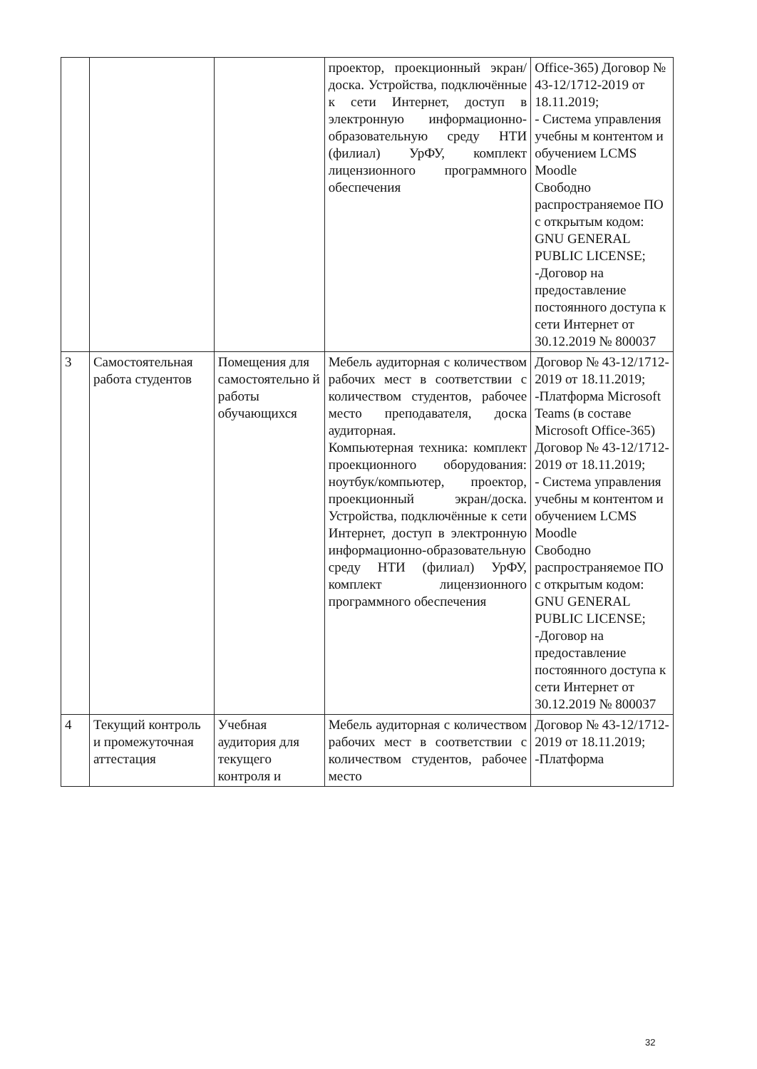| | | | проектор, проекционный экран/доска. Устройства, подключённые к сети Интернет, доступ в электронную информационно-образовательную среду НТИ (филиал) УрФУ, комплект лицензионного программного обеспечения | Office-365) Договор № 43-12/1712-2019 от 18.11.2019; - Система управления учебны м контентом и обучением LCMS Moodle Свободно распространяемое ПО с открытым кодом: GNU GENERAL PUBLIC LICENSE; -Договор на предоставление постоянного доступа к сети Интернет от 30.12.2019 № 800037 |
| 3 | Самостоятельная работа студентов | Помещения для самостоятельно й работы обучающихся | Мебель аудиторная с количеством рабочих мест в соответствии с количеством студентов, рабочее место преподавателя, доска аудиторная. Компьютерная техника: комплект проекционного оборудования: ноутбук/компьютер, проектор, проекционный экран/доска. Устройства, подключённые к сети Интернет, доступ в электронную информационно-образовательную среду НТИ (филиал) УрФУ, комплект лицензионного программного обеспечения | Договор № 43-12/1712-2019 от 18.11.2019; -Платформа Microsoft Teams (в составе Microsoft Office-365) Договор № 43-12/1712-2019 от 18.11.2019; - Система управления учебны м контентом и обучением LCMS Moodle Свободно распространяемое ПО с открытым кодом: GNU GENERAL PUBLIC LICENSE; -Договор на предоставление постоянного доступа к сети Интернет от 30.12.2019 № 800037 |
| 4 | Текущий контроль и промежуточная аттестация | Учебная аудитория для текущего контроля и | Мебель аудиторная с количеством рабочих мест в соответствии с количеством студентов, рабочее место | Договор № 43-12/1712-2019 от 18.11.2019; -Платформа |
32